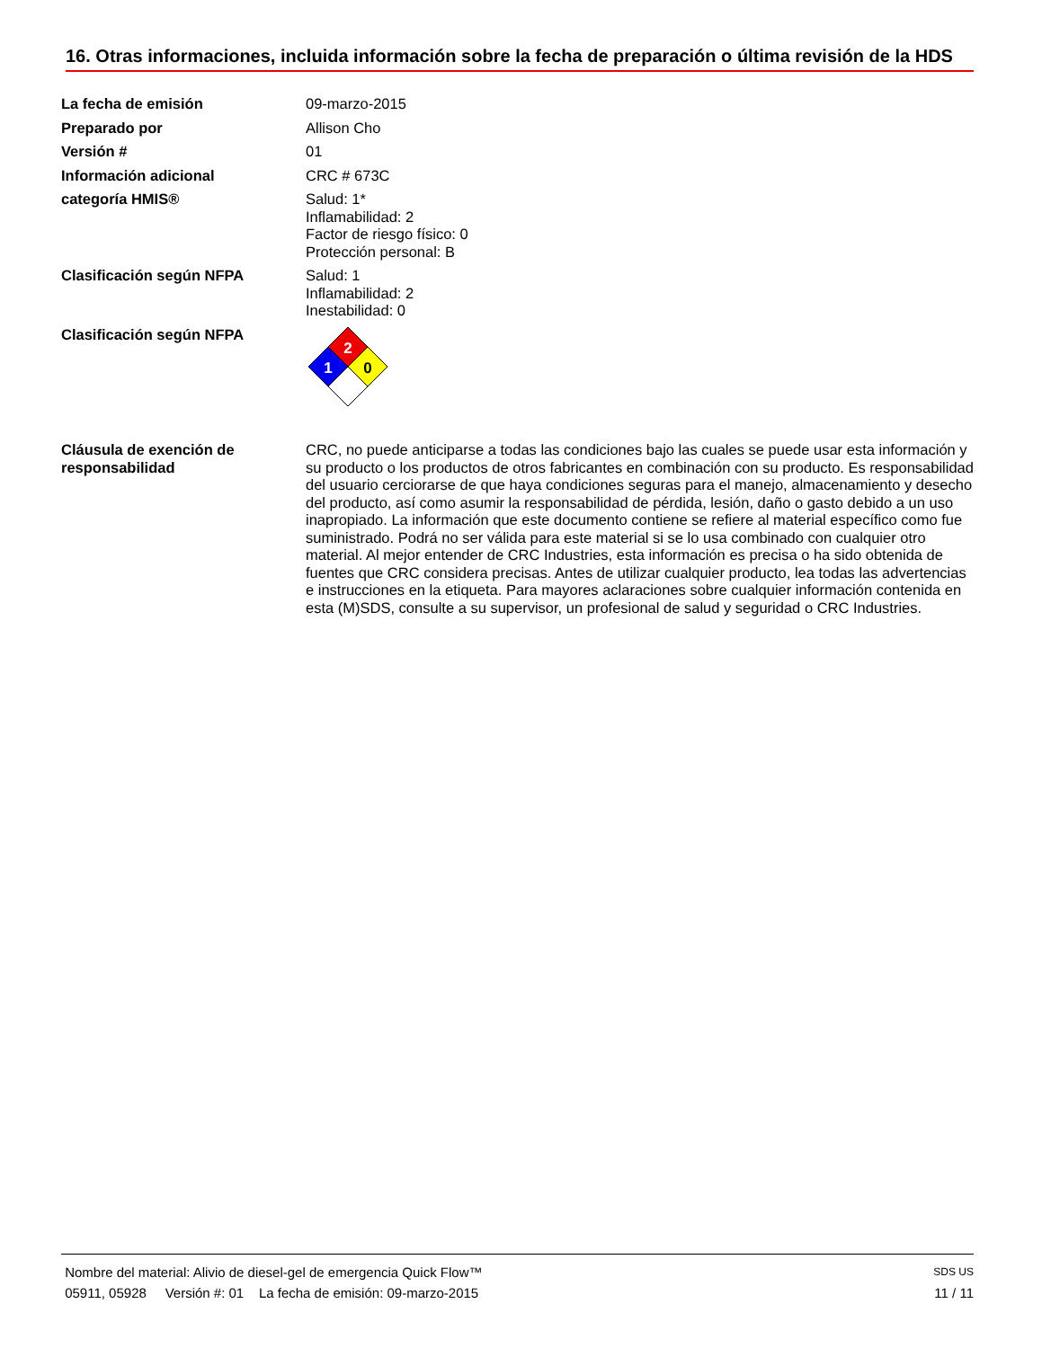16. Otras informaciones, incluida información sobre la fecha de preparación o última revisión de la HDS
La fecha de emisión 09-marzo-2015
Preparado por Allison Cho
Versión # 01
Información adicional CRC # 673C
categoría HMIS® Salud: 1*
Inflamabilidad: 2
Factor de riesgo físico: 0
Protección personal: B
Clasificación según NFPA Salud: 1
Inflamabilidad: 2
Inestabilidad: 0
Clasificación según NFPA
2
1
0
Cláusula de exención de responsabilidad
CRC, no puede anticiparse a todas las condiciones bajo las cuales se puede usar esta información y su producto o los productos de otros fabricantes en combinación con su producto. Es responsabilidad del usuario cerciorarse de que haya condiciones seguras para el manejo, almacenamiento y desecho del producto, así como asumir la responsabilidad de pérdida, lesión, daño o gasto debido a un uso inapropiado. La información que este documento contiene se refiere al material específico como fue suministrado. Podrá no ser válida para este material si se lo usa combinado con cualquier otro material. Al mejor entender de CRC Industries, esta información es precisa o ha sido obtenida de fuentes que CRC considera precisas. Antes de utilizar cualquier producto, lea todas las advertencias e instrucciones en la etiqueta. Para mayores aclaraciones sobre cualquier información contenida en esta (M)SDS, consulte a su supervisor, un profesional de salud y seguridad o CRC Industries.
Nombre del material: Alivio de diesel-gel de emergencia Quick Flow™ SDS US
05911, 05928 Versión #: 01 La fecha de emisión: 09-marzo-2015 11 / 11